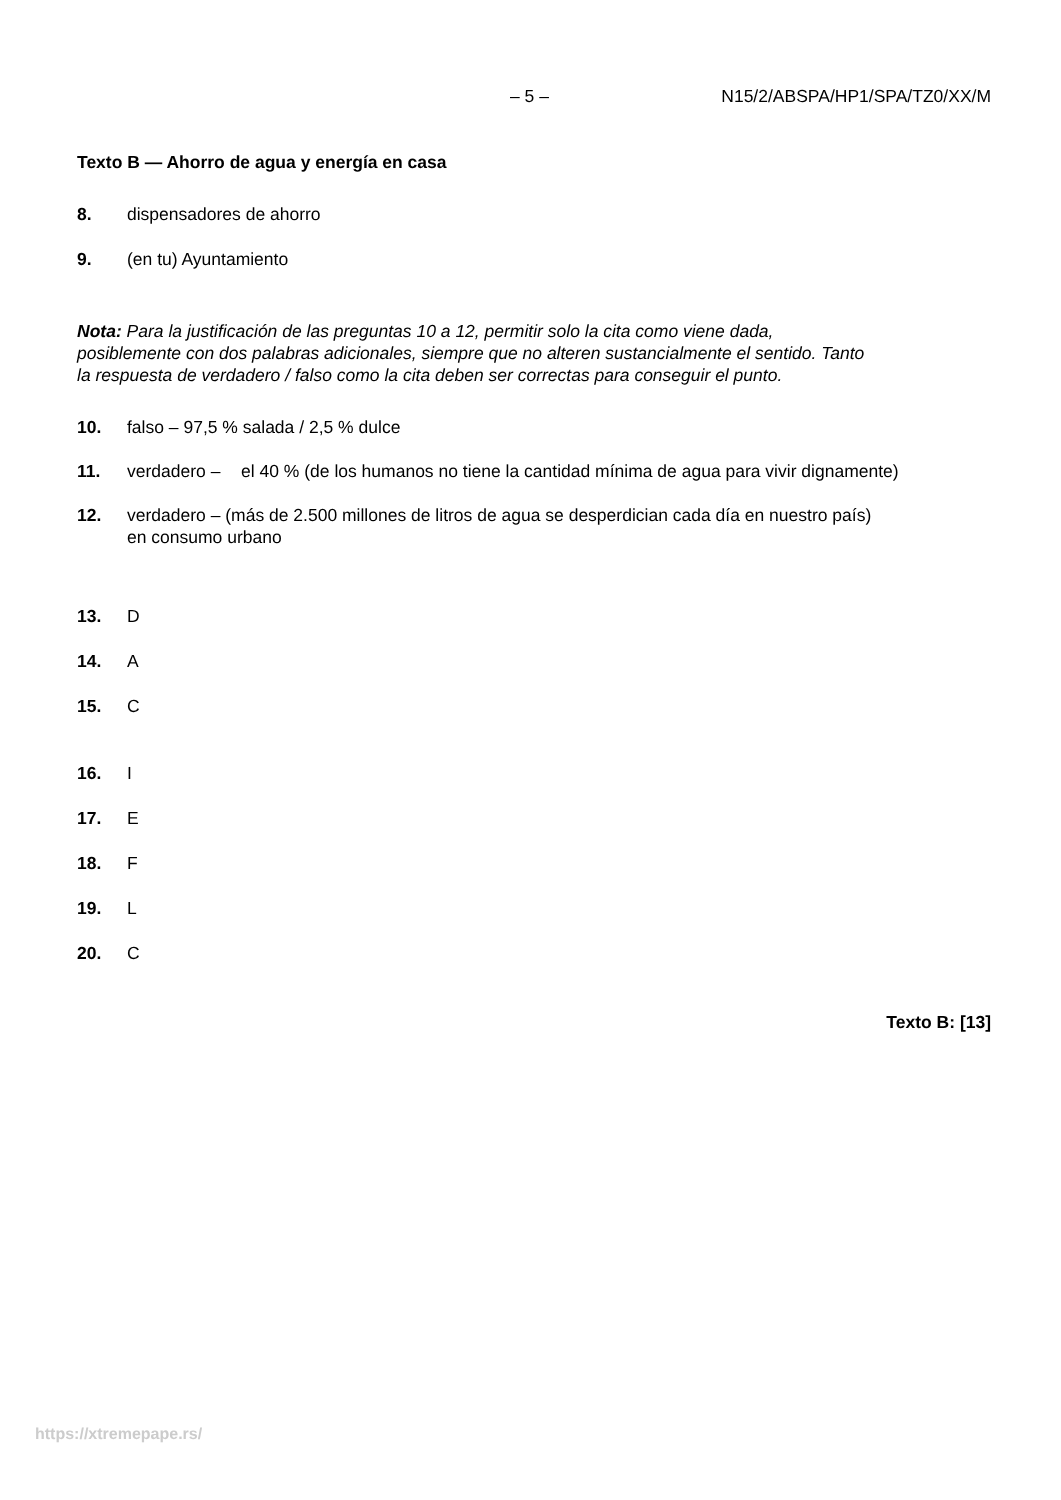– 5 – N15/2/ABSPA/HP1/SPA/TZ0/XX/M
Texto B — Ahorro de agua y energía en casa
8. dispensadores de ahorro
9. (en tu) Ayuntamiento
Nota: Para la justificación de las preguntas 10 a 12, permitir solo la cita como viene dada, posiblemente con dos palabras adicionales, siempre que no alteren sustancialmente el sentido. Tanto la respuesta de verdadero / falso como la cita deben ser correctas para conseguir el punto.
10. falso – 97,5 % salada / 2,5 % dulce
11. verdadero – el 40 % (de los humanos no tiene la cantidad mínima de agua para vivir dignamente)
12. verdadero – (más de 2.500 millones de litros de agua se desperdician cada día en nuestro país) en consumo urbano
13. D
14. A
15. C
16. I
17. E
18. F
19. L
20. C
Texto B: [13]
https://xtremepape.rs/